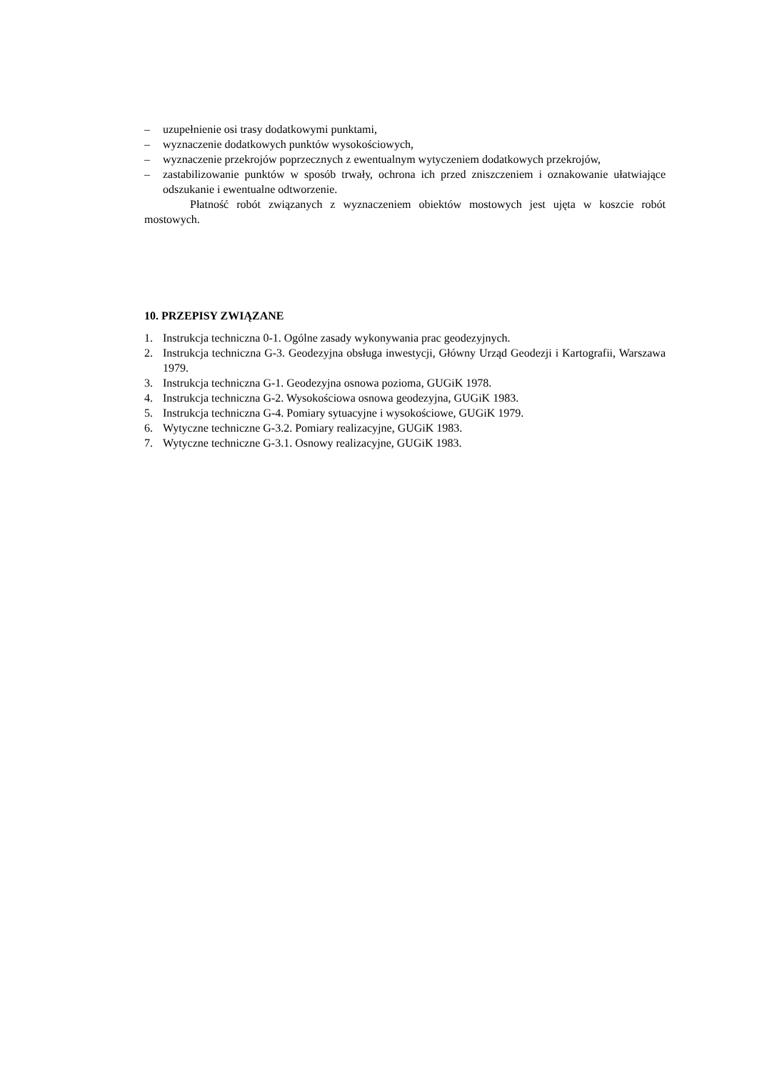– uzupełnienie osi trasy dodatkowymi punktami,
– wyznaczenie dodatkowych punktów wysokościowych,
– wyznaczenie przekrojów poprzecznych z ewentualnym wytyczeniem dodatkowych przekrojów,
– zastabilizowanie punktów w sposób trwały, ochrona ich przed zniszczeniem i oznakowanie ułatwiające odszukanie i ewentualne odtworzenie.
Płatność robót związanych z wyznaczeniem obiektów mostowych jest ujęta w koszcie robót mostowych.
10. PRZEPISY ZWIĄZANE
1. Instrukcja techniczna 0-1. Ogólne zasady wykonywania prac geodezyjnych.
2. Instrukcja techniczna G-3. Geodezyjna obsługa inwestycji, Główny Urząd Geodezji i Kartografii, Warszawa 1979.
3. Instrukcja techniczna G-1. Geodezyjna osnowa pozioma, GUGiK 1978.
4. Instrukcja techniczna G-2. Wysokościowa osnowa geodezyjna, GUGiK 1983.
5. Instrukcja techniczna G-4. Pomiary sytuacyjne i wysokościowe, GUGiK 1979.
6. Wytyczne techniczne G-3.2. Pomiary realizacyjne, GUGiK 1983.
7. Wytyczne techniczne G-3.1. Osnowy realizacyjne, GUGiK 1983.